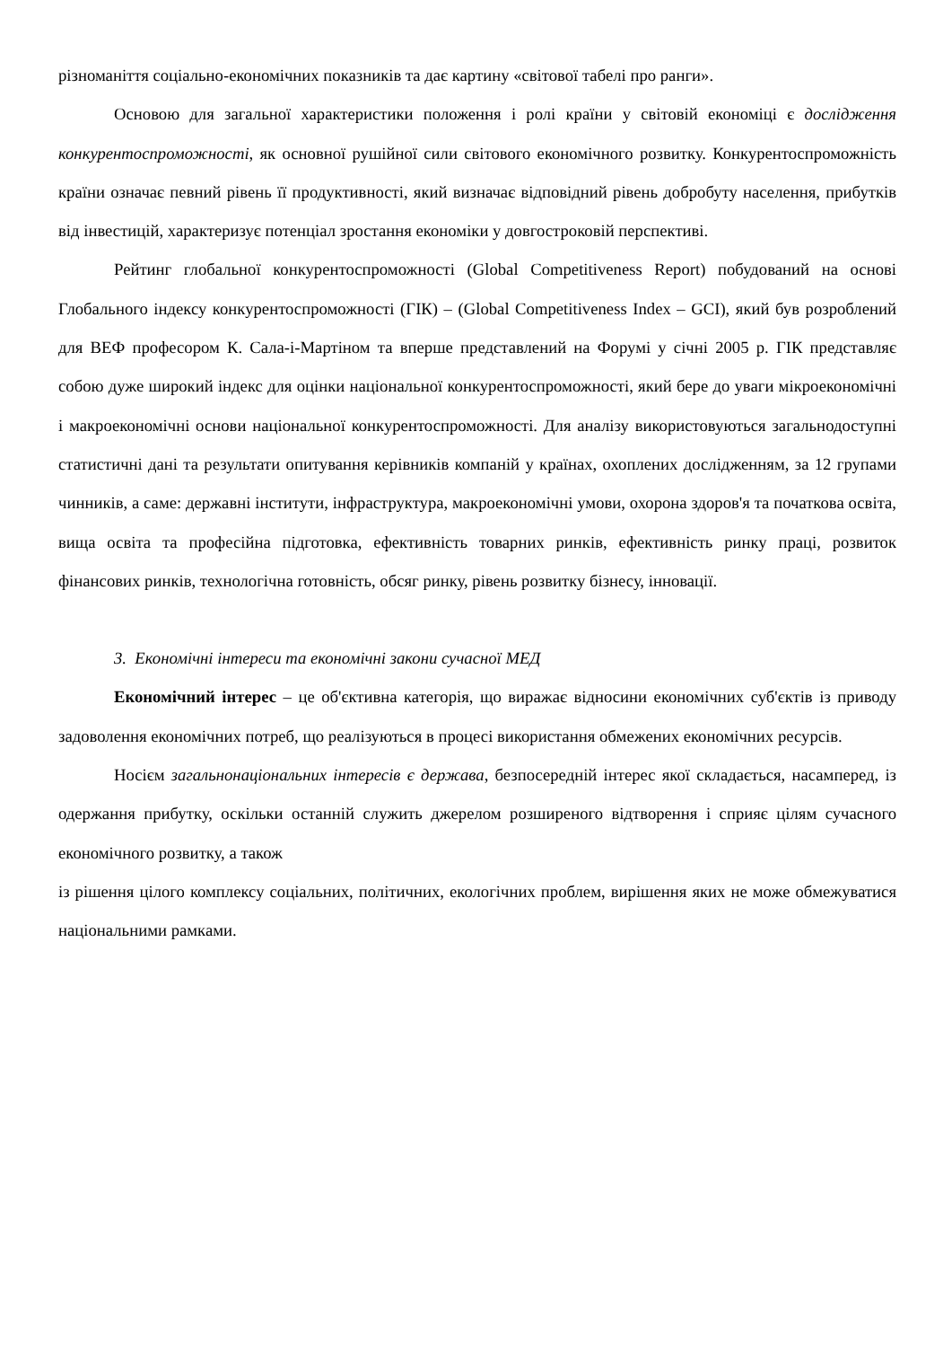різноманіття соціально-економічних показників та дає картину «світової табелі про ранги».
Основою для загальної характеристики положення і ролі країни у світовій економіці є дослідження конкурентоспроможності, як основної рушійної сили світового економічного розвитку. Конкурентоспроможність країни означає певний рівень її продуктивності, який визначає відповідний рівень добробуту населення, прибутків від інвестицій, характеризує потенціал зростання економіки у довгостроковій перспективі.
Рейтинг глобальної конкурентоспроможності (Global Competitiveness Report) побудований на основі Глобального індексу конкурентоспроможності (ГІК) – (Global Competitiveness Index – GCI), який був розроблений для ВЕФ професором К. Сала-і-Мартіном та вперше представлений на Форумі у січні 2005 р. ГІК представляє собою дуже широкий індекс для оцінки національної конкурентоспроможності, який бере до уваги мікроекономічні і макроекономічні основи національної конкурентоспроможності. Для аналізу використовуються загальнодоступні статистичні дані та результати опитування керівників компаній у країнах, охоплених дослідженням, за 12 групами чинників, а саме: державні інститути, інфраструктура, макроекономічні умови, охорона здоров'я та початкова освіта, вища освіта та професійна підготовка, ефективність товарних ринків, ефективність ринку праці, розвиток фінансових ринків, технологічна готовність, обсяг ринку, рівень розвитку бізнесу, інновації.
3. Економічні інтереси та економічні закони сучасної МЕД
Економічний інтерес – це об'єктивна категорія, що виражає відносини економічних суб'єктів із приводу задоволення економічних потреб, що реалізуються в процесі використання обмежених економічних ресурсів.
Носієм загальнонаціональних інтересів є держава, безпосередній інтерес якої складається, насамперед, із одержання прибутку, оскільки останній служить джерелом розширеного відтворення і сприяє цілям сучасного економічного розвитку, а також
із рішення цілого комплексу соціальних, політичних, екологічних проблем, вирішення яких не може обмежуватися національними рамками.